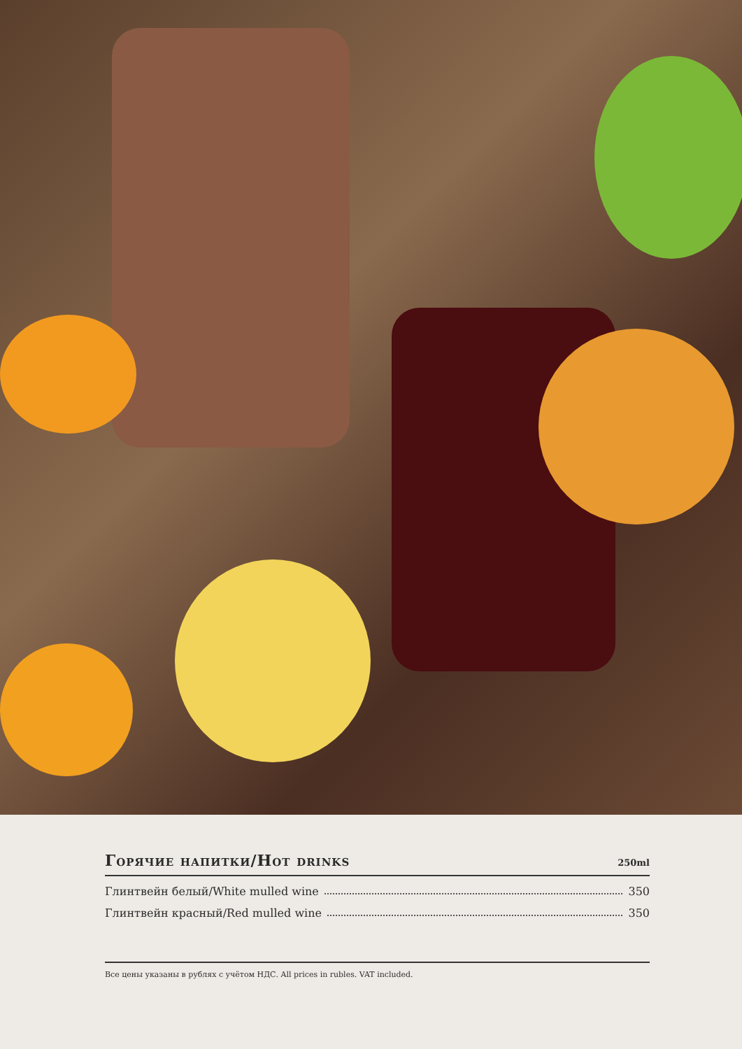Горячие напитки/Hot drinks
250ml
Глинтвейн белый/White mulled wine 350
Глинтвейн красный/Red mulled wine 350
Все цены указаны в рублях с учётом НДС. All prices in rubles. VAT included.